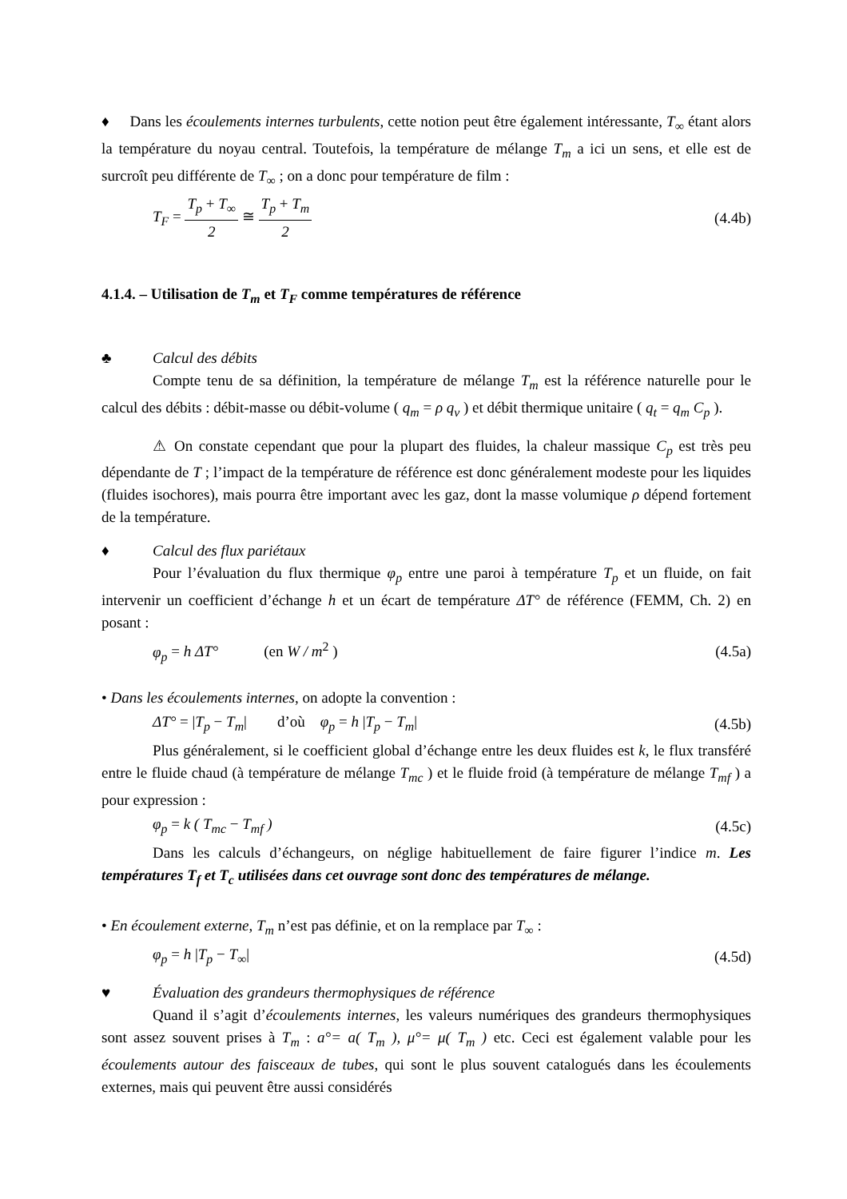♦ Dans les écoulements internes turbulents, cette notion peut être également intéressante, T<sub>∞</sub> étant alors la température du noyau central. Toutefois, la température de mélange T<sub>m</sub> a ici un sens, et elle est de surcroît peu différente de T<sub>∞</sub> ; on a donc pour température de film :
T<sub>F</sub> = T<sub>p</sub> + T<sub>∞</sub> 2 ≅ T<sub>p</sub> + T<sub>m</sub> 2 (4.4b)
4.1.4. – Utilisation de T<sub>m</sub> et T<sub>F</sub> comme températures de référence
♣ Calcul des débits
Compte tenu de sa définition, la température de mélange T<sub>m</sub> est la référence naturelle pour le calcul des débits : débit-masse ou débit-volume ( q<sub>m</sub> = ρ q<sub>v</sub> ) et débit thermique unitaire ( q<sub>t</sub> = q<sub>m</sub> C<sub>p</sub> ).
⚠ On constate cependant que pour la plupart des fluides, la chaleur massique C<sub>p</sub> est très peu dépendante de T ; l’impact de la température de référence est donc généralement modeste pour les liquides (fluides isochores), mais pourra être important avec les gaz, dont la masse volumique ρ dépend fortement de la température.
♦ Calcul des flux pariétaux
Pour l’évaluation du flux thermique φ<sub>p</sub> entre une paroi à température T<sub>p</sub> et un fluide, on fait intervenir un coefficient d’échange h et un écart de température ΔT° de référence (FEMM, Ch. 2) en posant :
φ<sub>p</sub> = h ΔT° (en W / m<sup>2</sup> ) (4.5a)
• Dans les écoulements internes, on adopte la convention :
ΔT° = |T<sub>p</sub> − T<sub>m</sub>| d’où φ<sub>p</sub> = h |T<sub>p</sub> − T<sub>m</sub>| (4.5b)
Plus généralement, si le coefficient global d’échange entre les deux fluides est k, le flux transféré entre le fluide chaud (à température de mélange T<sub>mc</sub> ) et le fluide froid (à température de mélange T<sub>mf</sub> ) a pour expression :
φ<sub>p</sub> = k ( T<sub>mc</sub> − T<sub>mf</sub> ) (4.5c)
Dans les calculs d’échangeurs, on néglige habituellement de faire figurer l’indice m. Les températures T<sub>f</sub> et T<sub>c</sub> utilisées dans cet ouvrage sont donc des températures de mélange.
• En écoulement externe, T<sub>m</sub> n’est pas définie, et on la remplace par T<sub>∞</sub> :
φ<sub>p</sub> = h |T<sub>p</sub> − T<sub>∞</sub>| (4.5d)
♥ Évaluation des grandeurs thermophysiques de référence
Quand il s’agit d’écoulements internes, les valeurs numériques des grandeurs thermophysiques sont assez souvent prises à T<sub>m</sub> : a°= a( T<sub>m</sub> ), μ°= μ( T<sub>m</sub> ) etc. Ceci est également valable pour les écoulements autour des faisceaux de tubes, qui sont le plus souvent catalogués dans les écoulements externes, mais qui peuvent être aussi considérés